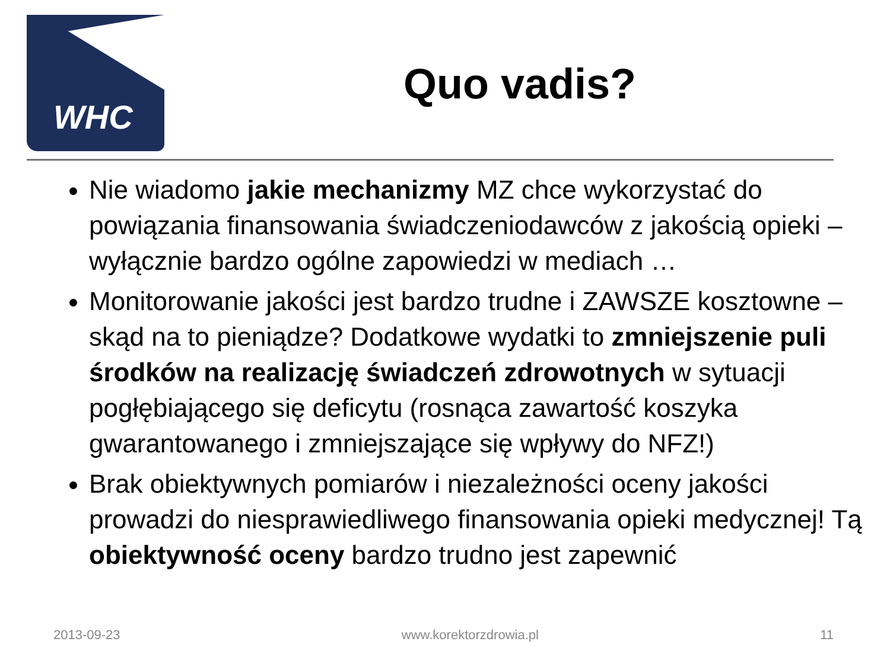WHC
Quo vadis?
Nie wiadomo jakie mechanizmy MZ chce wykorzystać do powiązania finansowania świadczeniodawców z jakością opieki – wyłącznie bardzo ogólne zapowiedzi w mediach …
Monitorowanie jakości jest bardzo trudne i ZAWSZE kosztowne – skąd na to pieniądze? Dodatkowe wydatki to zmniejszenie puli środków na realizację świadczeń zdrowotnych w sytuacji pogłębiającego się deficytu (rosnąca zawartość koszyka gwarantowanego i zmniejszające się wpływy do NFZ!)
Brak obiektywnych pomiarów i niezależności oceny jakości prowadzi do niesprawiedliwego finansowania opieki medycznej! Tą obiektywność oceny bardzo trudno jest zapewnić
2013-09-23 www.korektorzdrowia.pl 11